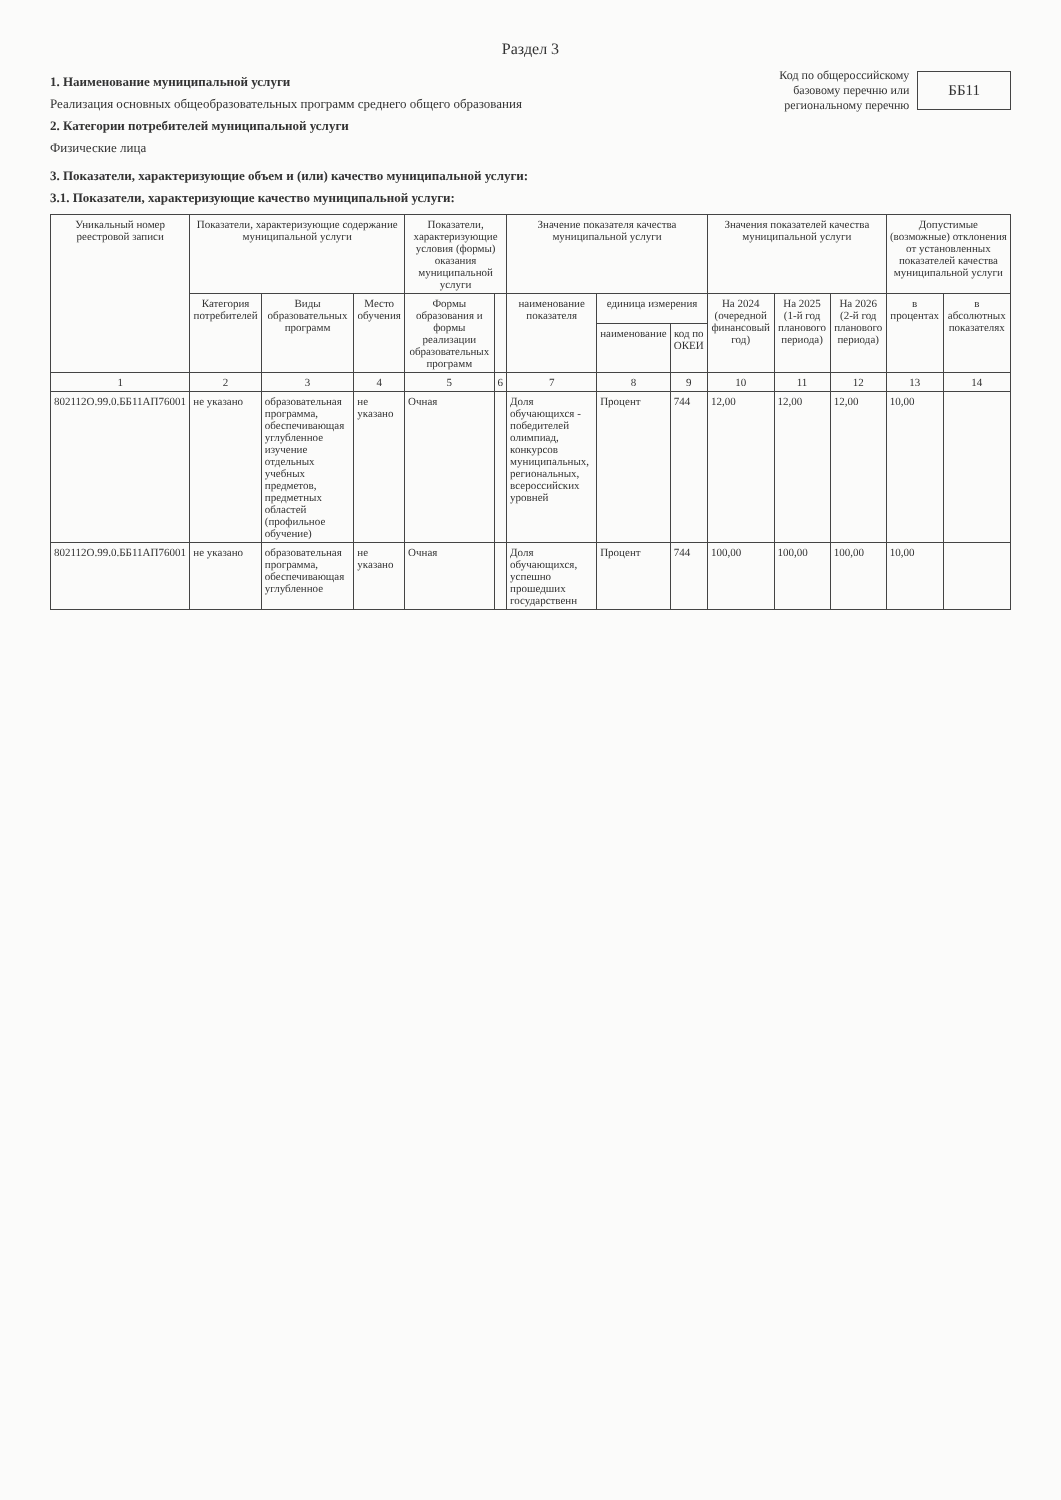Раздел 3
1. Наименование муниципальной услуги
Реализация основных общеобразовательных программ среднего общего образования
2. Категории потребителей муниципальной услуги
Физические лица
Код по общероссийскому базовому перечню или региональному перечню
ББ11
3. Показатели, характеризующие объем и (или) качество муниципальной услуги:
3.1. Показатели, характеризующие качество муниципальной услуги:
| Уникальный номер реестровой записи | Показатели, характеризующие содержание муниципальной услуги | | | Показатели, характеризующие условия (формы) оказания муниципальной услуги | | Значение показателя качества муниципальной услуги | | | Значения показателей качества муниципальной услуги | | | Допустимые (возможные) отклонения от установленных показателей качества муниципальной услуги | |
| --- | --- | --- | --- | --- | --- | --- | --- | --- | --- | --- | --- | --- | --- |
| | Категория потребителей | Виды образовательных программ | Место обучения | Формы образования и формы реализации образовательных программ | | наименование показателя | единица измерения | | На 2024 (очередной финансовый год) | На 2025 (1-й год планового периода) | На 2026 (2-й год планового периода) | в процентах | в абсолютных показателях |
| | | | | | | | наименование | код по ОКЕИ | | | | | |
| 1 | 2 | 3 | 4 | 5 | 6 | 7 | 8 | 9 | 10 | 11 | 12 | 13 | 14 |
| 802112О.99.0.ББ11АП76001 | не указано | образовательная программа, обеспечивающая углубленное изучение отдельных учебных предметов, предметных областей (профильное обучение) | не указано | Очная | | Доля обучающихся - победителей олимпиад, конкурсов муниципальных, региональных, всероссийских уровней | Процент | 744 | 12,00 | 12,00 | 12,00 | 10,00 | |
| 802112О.99.0.ББ11АП76001 | не указано | образовательная программа, обеспечивающая углубленное | не указано | Очная | | Доля обучающихся, успешно прошедших государственн | Процент | 744 | 100,00 | 100,00 | 100,00 | 10,00 | |